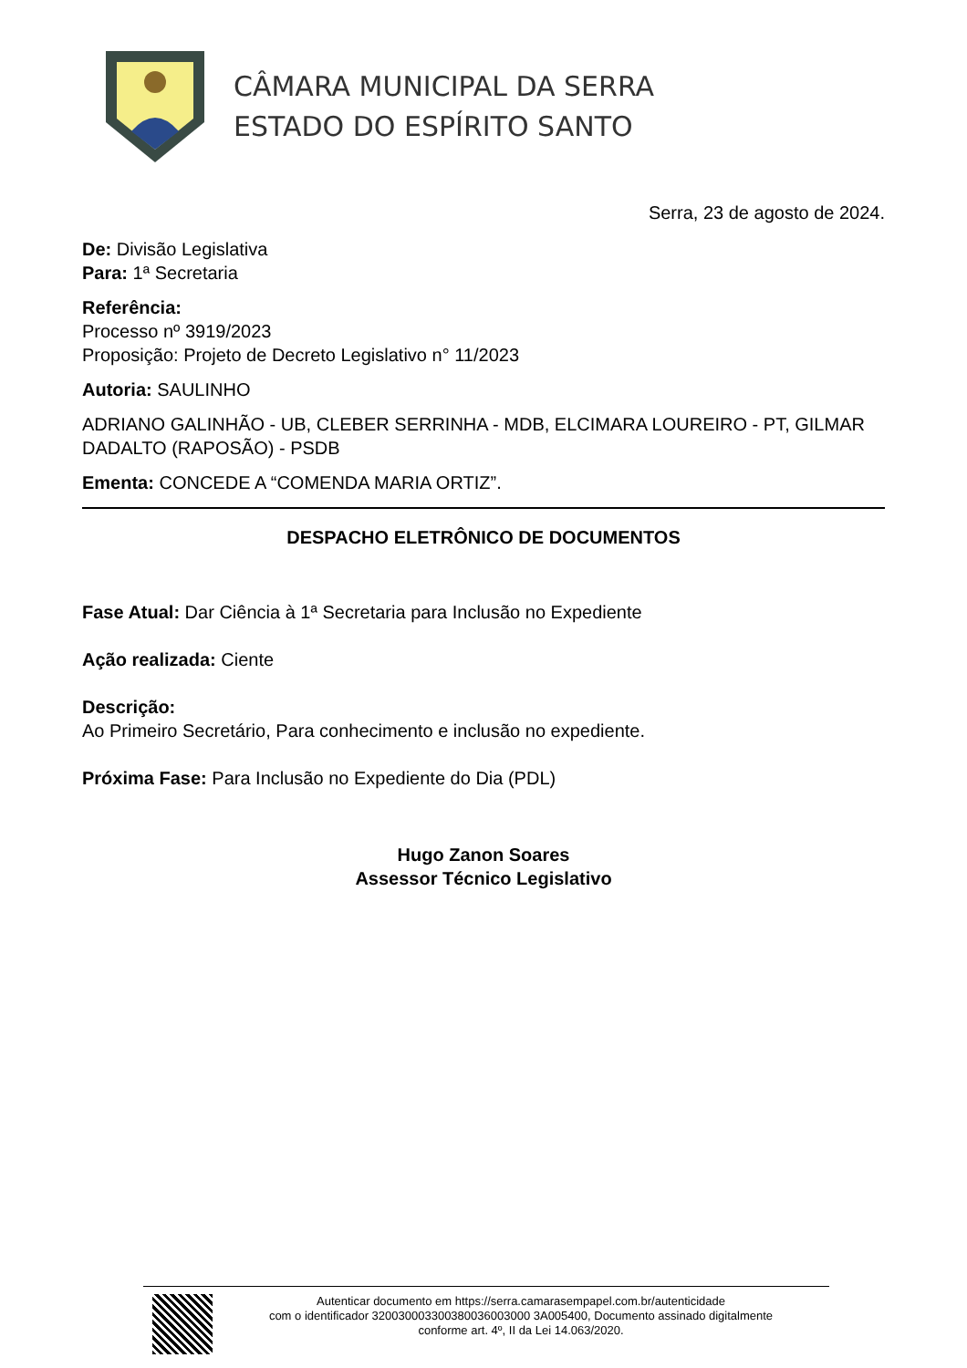CÂMARA MUNICIPAL DA SERRA
ESTADO DO ESPÍRITO SANTO
Serra, 23 de agosto de 2024.
De: Divisão Legislativa
Para: 1ª Secretaria
Referência:
Processo nº 3919/2023
Proposição: Projeto de Decreto Legislativo n° 11/2023
Autoria: SAULINHO
ADRIANO GALINHÃO - UB, CLEBER SERRINHA - MDB, ELCIMARA LOUREIRO - PT, GILMAR DADALTO (RAPOSÃO) - PSDB
Ementa: CONCEDE A “COMENDA MARIA ORTIZ”.
DESPACHO ELETRÔNICO DE DOCUMENTOS
Fase Atual: Dar Ciência à 1ª Secretaria para Inclusão no Expediente
Ação realizada: Ciente
Descrição:
Ao Primeiro Secretário, Para conhecimento e inclusão no expediente.
Próxima Fase: Para Inclusão no Expediente do Dia (PDL)
Hugo Zanon Soares
Assessor Técnico Legislativo
Autenticar documento em https://serra.camarasempapel.com.br/autenticidade
com o identificador 320030003300380036003000 3A005400, Documento assinado digitalmente
conforme art. 4º, II da Lei 14.063/2020.